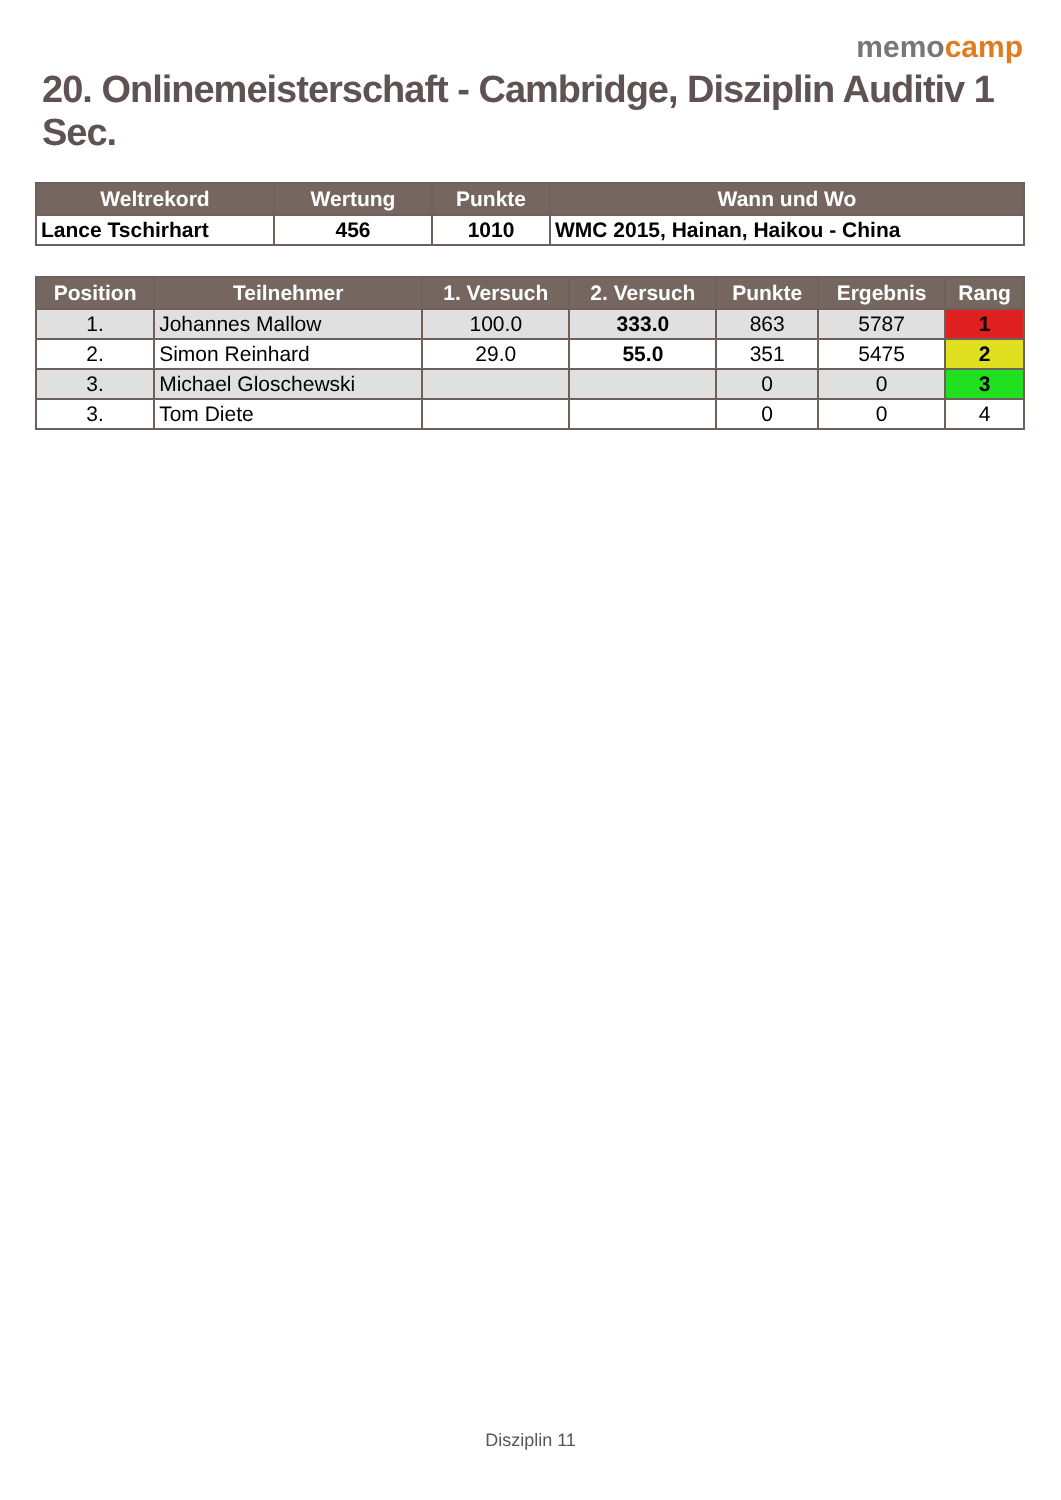memocamp
20. Onlinemeisterschaft - Cambridge, Disziplin Auditiv 1 Sec.
| Weltrekord | Wertung | Punkte | Wann und Wo |
| --- | --- | --- | --- |
| Lance Tschirhart | 456 | 1010 | WMC 2015, Hainan, Haikou - China |
| Position | Teilnehmer | 1. Versuch | 2. Versuch | Punkte | Ergebnis | Rang |
| --- | --- | --- | --- | --- | --- | --- |
| 1. | Johannes Mallow | 100.0 | 333.0 | 863 | 5787 | 1 |
| 2. | Simon Reinhard | 29.0 | 55.0 | 351 | 5475 | 2 |
| 3. | Michael Gloschewski | | | 0 | 0 | 3 |
| 3. | Tom Diete | | | 0 | 0 | 4 |
Disziplin 11